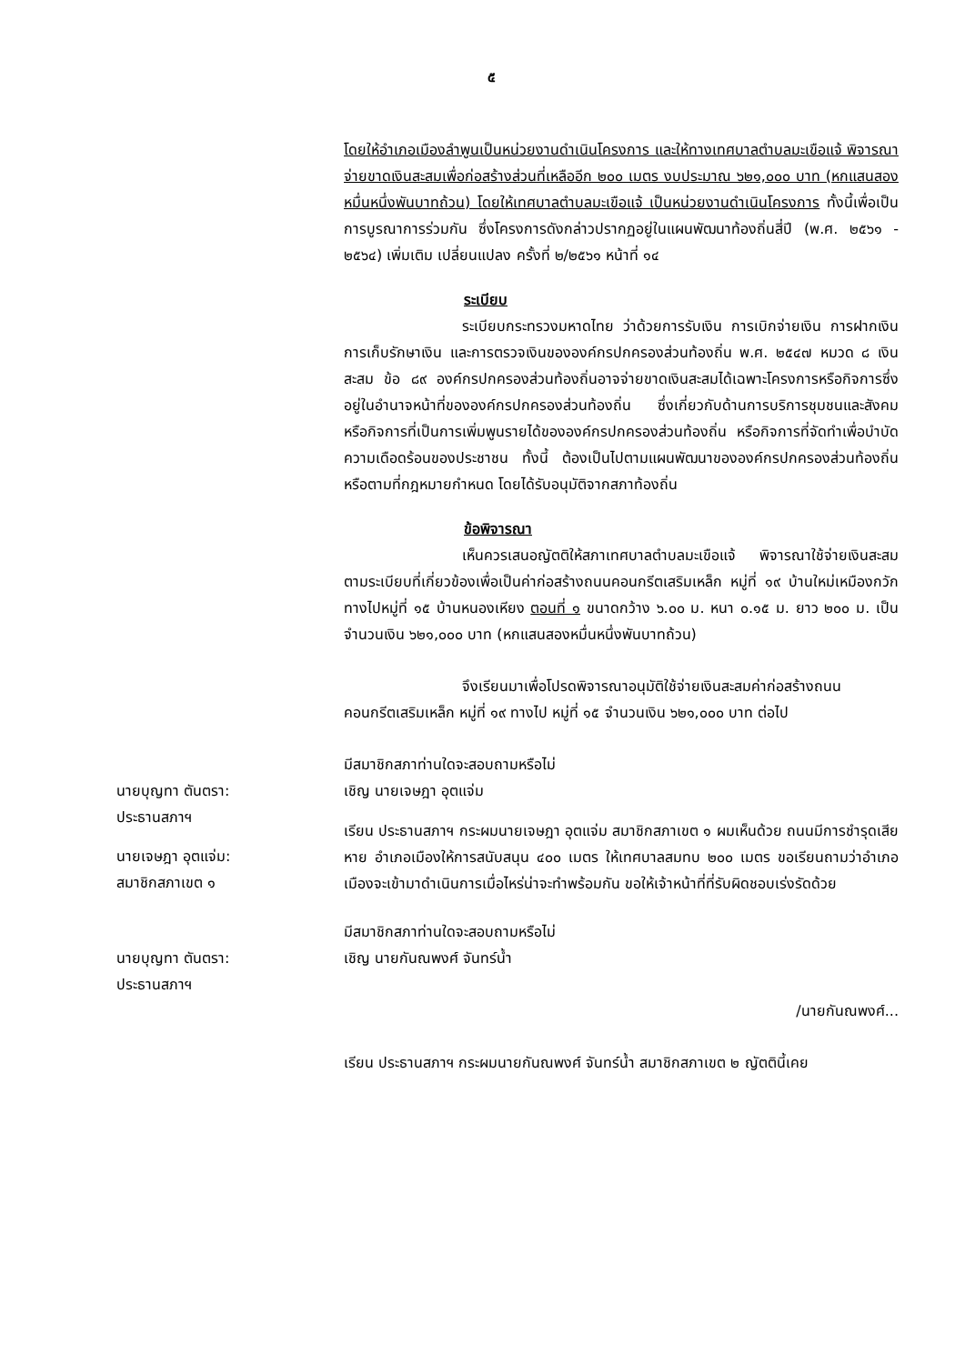๕
โดยให้อำเภอเมืองลำพูนเป็นหน่วยงานดำเนินโครงการ และให้ทางเทศบาลตำบลมะเขือแจ้ พิจารณาจ่ายขาดเงินสะสมเพื่อก่อสร้างส่วนที่เหลืออีก ๒๐๐ เมตร งบประมาณ ๖๒๑,๐๐๐ บาท (หกแสนสองหมื่นหนึ่งพันบาทถ้วน) โดยให้เทศบาลตำบลมะเขือแจ้ เป็นหน่วยงานดำเนินโครงการ ทั้งนี้เพื่อเป็นการบูรณาการร่วมกัน ซึ่งโครงการดังกล่าวปรากฏอยู่ในแผนพัฒนาท้องถิ่นสี่ปี (พ.ศ. ๒๕๖๑ - ๒๕๖๔) เพิ่มเติม เปลี่ยนแปลง ครั้งที่ ๒/๒๕๖๑ หน้าที่ ๑๔
ระเบียบ
ระเบียบกระทรวงมหาดไทย ว่าด้วยการรับเงิน การเบิกจ่ายเงิน การฝากเงิน การเก็บรักษาเงิน และการตรวจเงินขององค์กรปกครองส่วนท้องถิ่น พ.ศ. ๒๕๔๗ หมวด ๘ เงินสะสม ข้อ ๘๙ องค์กรปกครองส่วนท้องถิ่นอาจจ่ายขาดเงินสะสมได้เฉพาะโครงการหรือกิจการซึ่งอยู่ในอำนาจหน้าที่ขององค์กรปกครองส่วนท้องถิ่น ซึ่งเกี่ยวกับด้านการบริการชุมชนและสังคม หรือกิจการที่เป็นการเพิ่มพูนรายได้ขององค์กรปกครองส่วนท้องถิ่น หรือกิจการที่จัดทำเพื่อบำบัดความเดือดร้อนของประชาชน ทั้งนี้ ต้องเป็นไปตามแผนพัฒนาขององค์กรปกครองส่วนท้องถิ่น หรือตามที่กฎหมายกำหนด โดยได้รับอนุมัติจากสภาท้องถิ่น
ข้อพิจารณา
เห็นควรเสนอญัตติให้สภาเทศบาลตำบลมะเขือแจ้ พิจารณาใช้จ่ายเงินสะสมตามระเบียบที่เกี่ยวข้องเพื่อเป็นค่าก่อสร้างถนนคอนกรีตเสริมเหล็ก หมู่ที่ ๑๙ บ้านใหม่เหมืองกวัก ทางไปหมู่ที่ ๑๕ บ้านหนองเหียง ตอนที่ ๑ ขนาดกว้าง ๖.๐๐ ม. หนา ๐.๑๕ ม. ยาว ๒๐๐ ม. เป็นจำนวนเงิน ๖๒๑,๐๐๐ บาท (หกแสนสองหมื่นหนึ่งพันบาทถ้วน)
จึงเรียนมาเพื่อโปรดพิจารณาอนุมัติใช้จ่ายเงินสะสมค่าก่อสร้างถนนคอนกรีตเสริมเหล็ก หมู่ที่ ๑๙ ทางไป หมู่ที่ ๑๕ จำนวนเงิน ๖๒๑,๐๐๐ บาท ต่อไป
มีสมาชิกสภาท่านใดจะสอบถามหรือไม่
นายบุญทา ตันตรา:
ประธานสภาฯ
เชิญ นายเจษฎา อุตแจ่ม
นายเจษฎา อุตแจ่ม:
สมาชิกสภาเขต ๑
เรียน ประธานสภาฯ กระผมนายเจษฎา อุตแจ่ม สมาชิกสภาเขต ๑ ผมเห็นด้วย ถนนมีการชำรุดเสียหาย อำเภอเมืองให้การสนับสนุน ๔๐๐ เมตร ให้เทศบาลสมทบ ๒๐๐ เมตร ขอเรียนถามว่าอำเภอเมืองจะเข้ามาดำเนินการเมื่อไหร่น่าจะทำพร้อมกัน ขอให้เจ้าหน้าที่ที่รับผิดชอบเร่งรัดด้วย
มีสมาชิกสภาท่านใดจะสอบถามหรือไม่
นายบุญทา ตันตรา:
ประธานสภาฯ
เชิญ นายกันณพงศ์ จันทร์น้ำ
/นายกันณพงศ์...
เรียน ประธานสภาฯ กระผมนายกันณพงศ์ จันทร์น้ำ สมาชิกสภาเขต ๒ ญัตตินี้เคย